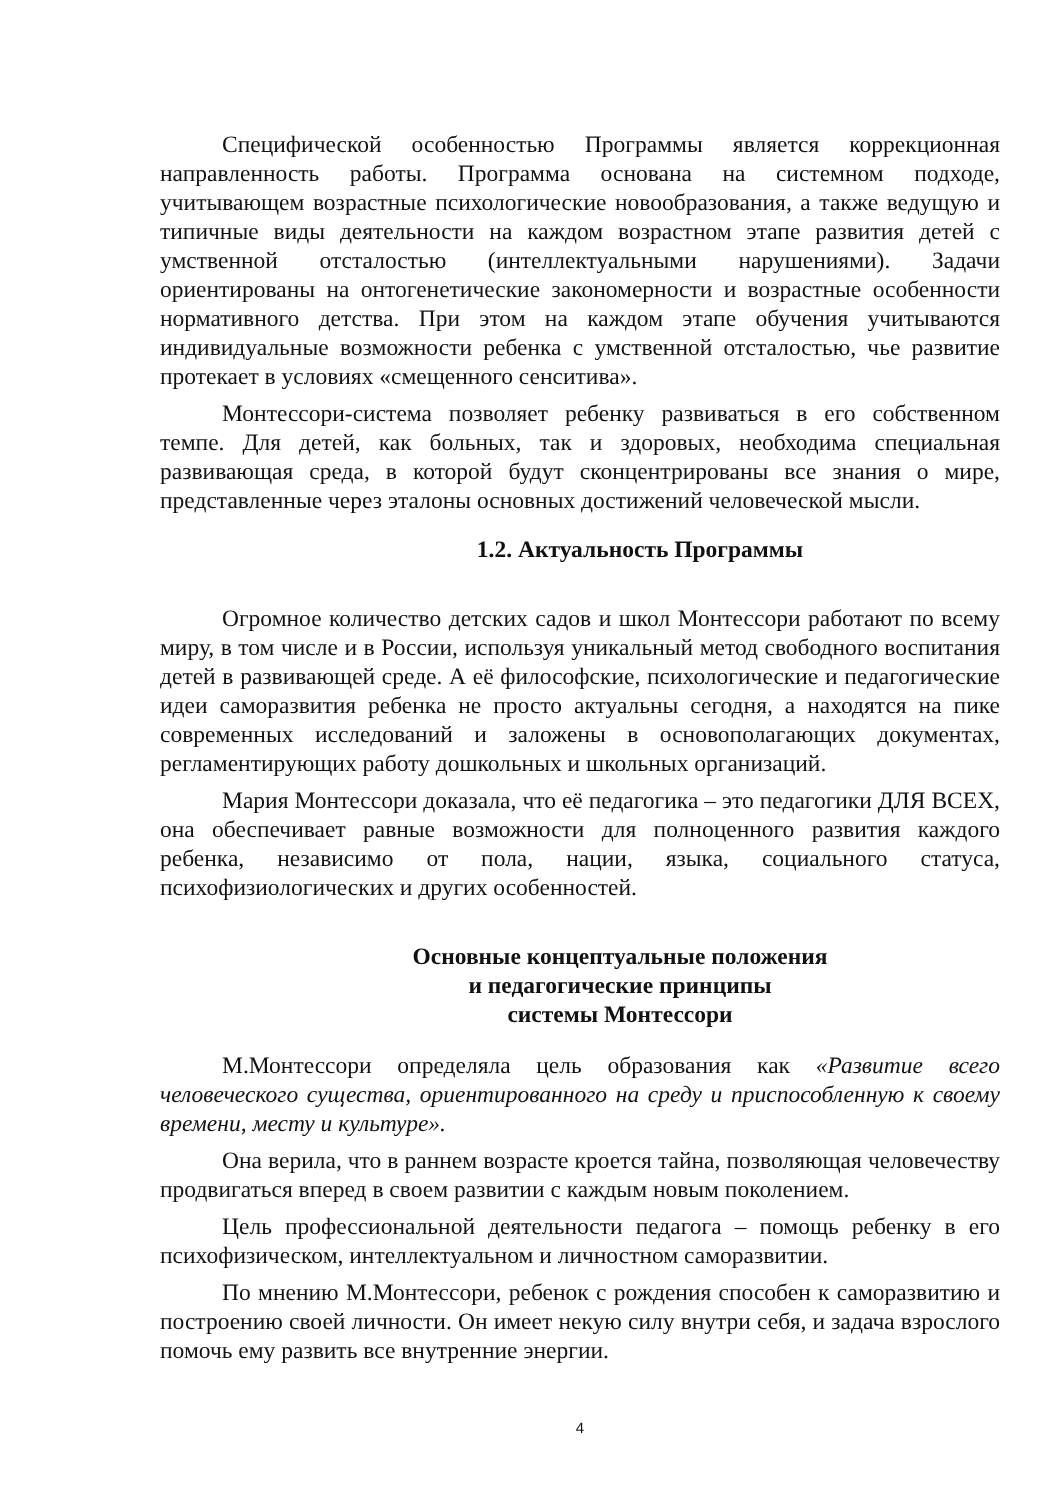Специфической особенностью Программы является коррекционная направленность работы. Программа основана на системном подходе, учитывающем возрастные психологические новообразования, а также ведущую и типичные виды деятельности на каждом возрастном этапе развития детей с умственной отсталостью (интеллектуальными нарушениями). Задачи ориентированы на онтогенетические закономерности и возрастные особенности нормативного детства. При этом на каждом этапе обучения учитываются индивидуальные возможности ребенка с умственной отсталостью, чье развитие протекает в условиях «смещенного сенситива».
Монтессори-система позволяет ребенку развиваться в его собственном темпе. Для детей, как больных, так и здоровых, необходима специальная развивающая среда, в которой будут сконцентрированы все знания о мире, представленные через эталоны основных достижений человеческой мысли.
1.2. Актуальность Программы
Огромное количество детских садов и школ Монтессори работают по всему миру, в том числе и в России, используя уникальный метод свободного воспитания детей в развивающей среде. А её философские, психологические и педагогические идеи саморазвития ребенка не просто актуальны сегодня, а находятся на пике современных исследований и заложены в основополагающих документах, регламентирующих работу дошкольных и школьных организаций.
Мария Монтессори доказала, что её педагогика – это педагогики ДЛЯ ВСЕХ, она обеспечивает равные возможности для полноценного развития каждого ребенка, независимо от пола, нации, языка, социального статуса, психофизиологических и других особенностей.
Основные концептуальные положения
и педагогические принципы
системы Монтессори
М.Монтессори определяла цель образования как «Развитие всего человеческого существа, ориентированного на среду и приспособленную к своему времени, месту и культуре».
Она верила, что в раннем возрасте кроется тайна, позволяющая человечеству продвигаться вперед в своем развитии с каждым новым поколением.
Цель профессиональной деятельности педагога – помощь ребенку в его психофизическом, интеллектуальном и личностном саморазвитии.
По мнению М.Монтессори, ребенок с рождения способен к саморазвитию и построению своей личности. Он имеет некую силу внутри себя, и задача взрослого помочь ему развить все внутренние энергии.
4